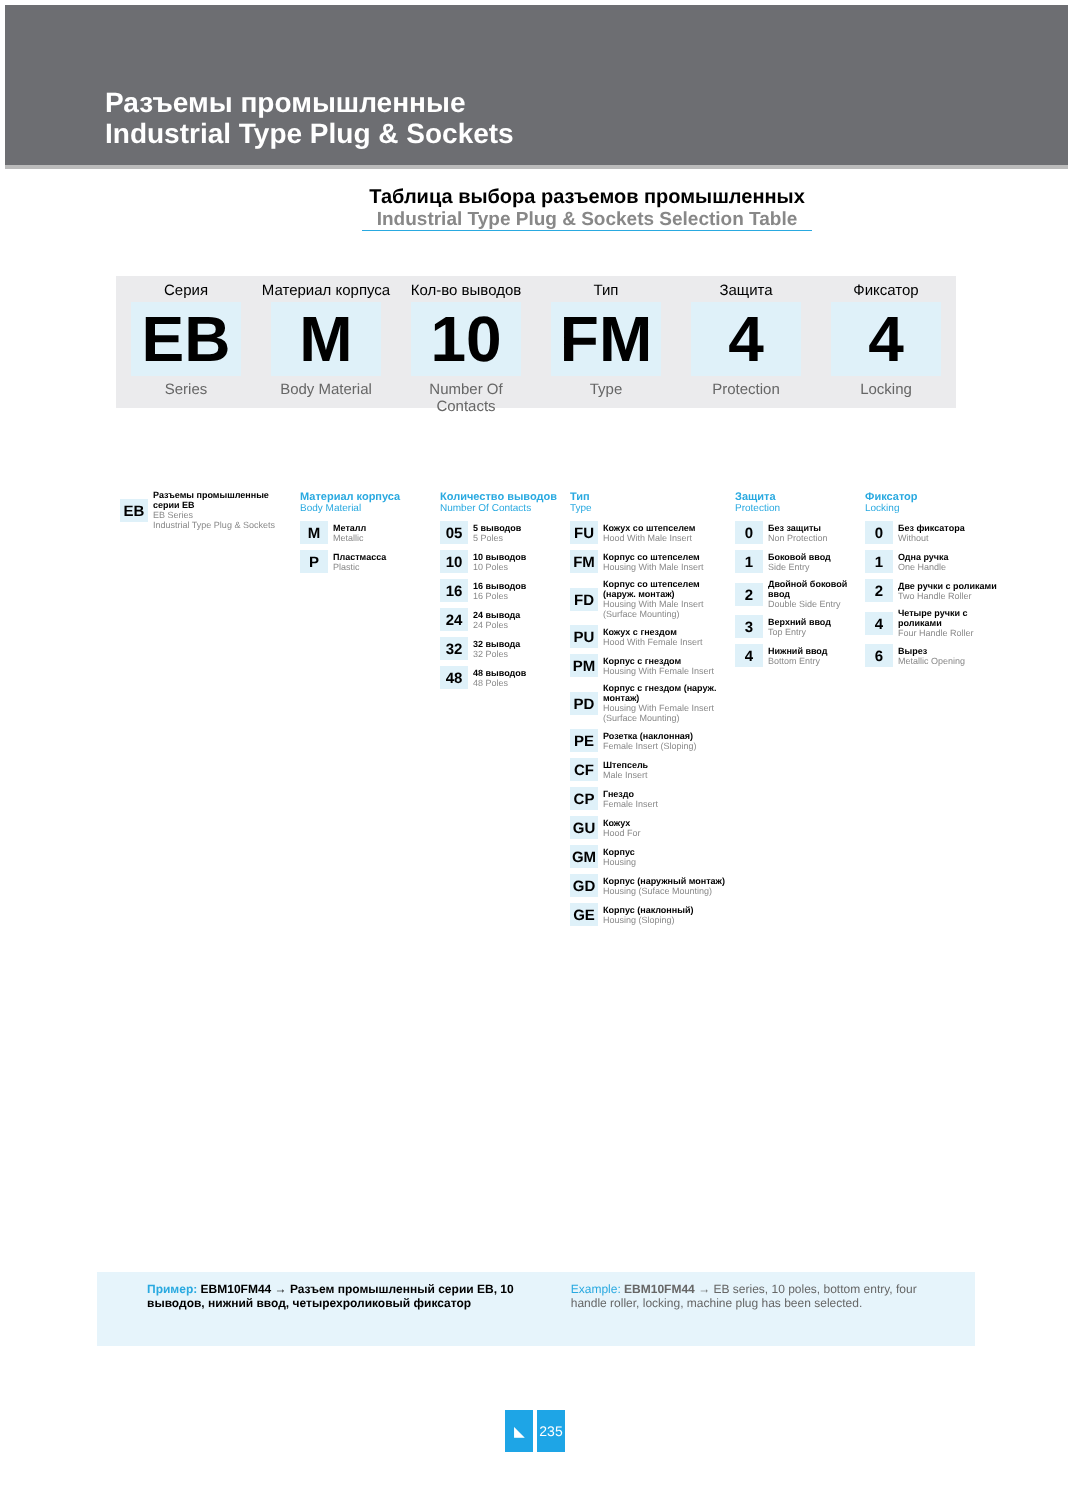Разъемы промышленные
Industrial Type Plug & Sockets
Таблица выбора разъемов промышленных
Industrial Type Plug & Sockets Selection Table
Серия
EB
Series
Материал корпуса
M
Body Material
Кол-во выводов
10
Number Of Contacts
Тип
FM
Type
Защита
4
Protection
Фиксатор
4
Locking
EB
Разъемы промышленные серии EB
EB Series
Industrial Type Plug & Sockets
Материал корпуса
Body Material
M
Металл
Metallic
P
Пластмасса
Plastic
Количество выводов
Number Of Contacts
05
5 выводов
5 Poles
10
10 выводов
10 Poles
16
16 выводов
16 Poles
24
24 вывода
24 Poles
32
32 вывода
32 Poles
48
48 выводов
48 Poles
Тип
Type
FU
Кожух со штепселем
Hood With Male Insert
FM
Корпус со штепселем
Housing With Male Insert
FD
Корпус со штепселем (наруж. монтаж)
Housing With Male Insert (Surface Mounting)
PU
Кожух с гнездом
Hood With Female Insert
PM
Корпус с гнездом
Housing With Female Insert
PD
Корпус с гнездом (наруж. монтаж)
Housing With Female Insert (Surface Mounting)
PE
Розетка (наклонная)
Female Insert (Sloping)
CF
Штепсель
Male Insert
CP
Гнездо
Female Insert
GU
Кожух
Hood For
GM
Корпус
Housing
GD
Корпус (наружный монтаж)
Housing (Suface Mounting)
GE
Корпус (наклонный)
Housing (Sloping)
Защита
Protection
0
Без защиты
Non Protection
1
Боковой ввод
Side Entry
2
Двойной боковой ввод
Double Side Entry
3
Верхний ввод
Top Entry
4
Нижний ввод
Bottom Entry
Фиксатор
Locking
0
Без фиксатора
Without
1
Одна ручка
One Handle
2
Две ручки с роликами
Two Handle Roller
4
Четыре ручки с роликами
Four Handle Roller
6
Вырез
Metallic Opening
Пример: EBM10FM44 → Разъем промышленный серии EB, 10 выводов, нижний ввод, четырехроликовый фиксатор
Example: EBM10FM44 → EB series, 10 poles, bottom entry, four handle roller, locking, machine plug has been selected.
◣ 235